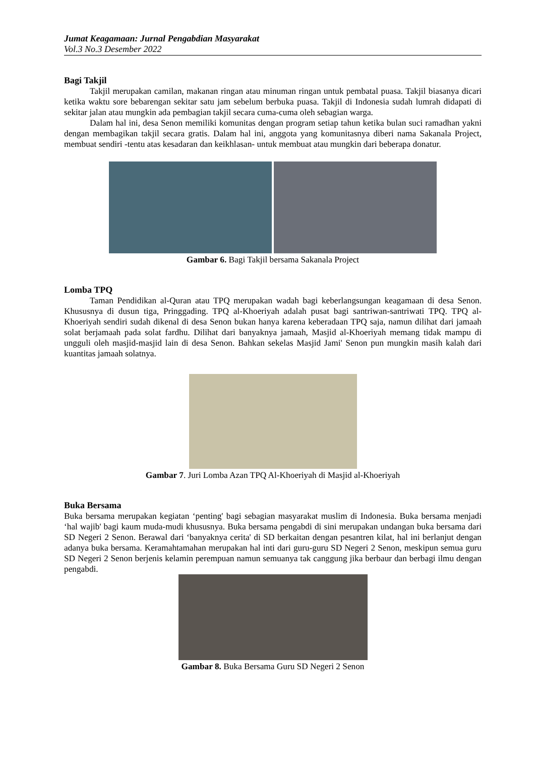Jumat Keagamaan: Jurnal Pengabdian Masyarakat
Vol.3 No.3 Desember 2022
Bagi Takjil
Takjil merupakan camilan, makanan ringan atau minuman ringan untuk pembatal puasa. Takjil biasanya dicari ketika waktu sore bebarengan sekitar satu jam sebelum berbuka puasa. Takjil di Indonesia sudah lumrah didapati di sekitar jalan atau mungkin ada pembagian takjil secara cuma-cuma oleh sebagian warga.
Dalam hal ini, desa Senon memiliki komunitas dengan program setiap tahun ketika bulan suci ramadhan yakni dengan membagikan takjil secara gratis. Dalam hal ini, anggota yang komunitasnya diberi nama Sakanala Project, membuat sendiri -tentu atas kesadaran dan keikhlasan- untuk membuat atau mungkin dari beberapa donatur.
Gambar 6. Bagi Takjil bersama Sakanala Project
Lomba TPQ
Taman Pendidikan al-Quran atau TPQ merupakan wadah bagi keberlangsungan keagamaan di desa Senon. Khususnya di dusun tiga, Pringgading. TPQ al-Khoeriyah adalah pusat bagi santriwan-santriwati TPQ. TPQ al-Khoeriyah sendiri sudah dikenal di desa Senon bukan hanya karena keberadaan TPQ saja, namun dilihat dari jamaah solat berjamaah pada solat fardhu. Dilihat dari banyaknya jamaah, Masjid al-Khoeriyah memang tidak mampu di ungguli oleh masjid-masjid lain di desa Senon. Bahkan sekelas Masjid Jami' Senon pun mungkin masih kalah dari kuantitas jamaah solatnya.
Gambar 7. Juri Lomba Azan TPQ Al-Khoeriyah di Masjid al-Khoeriyah
Buka Bersama
Buka bersama merupakan kegiatan ‘penting' bagi sebagian masyarakat muslim di Indonesia. Buka bersama menjadi ‘hal wajib' bagi kaum muda-mudi khususnya. Buka bersama pengabdi di sini merupakan undangan buka bersama dari SD Negeri 2 Senon. Berawal dari ‘banyaknya cerita' di SD berkaitan dengan pesantren kilat, hal ini berlanjut dengan adanya buka bersama. Keramahtamahan merupakan hal inti dari guru-guru SD Negeri 2 Senon, meskipun semua guru SD Negeri 2 Senon berjenis kelamin perempuan namun semuanya tak canggung jika berbaur dan berbagi ilmu dengan pengabdi.
Gambar 8. Buka Bersama Guru SD Negeri 2 Senon